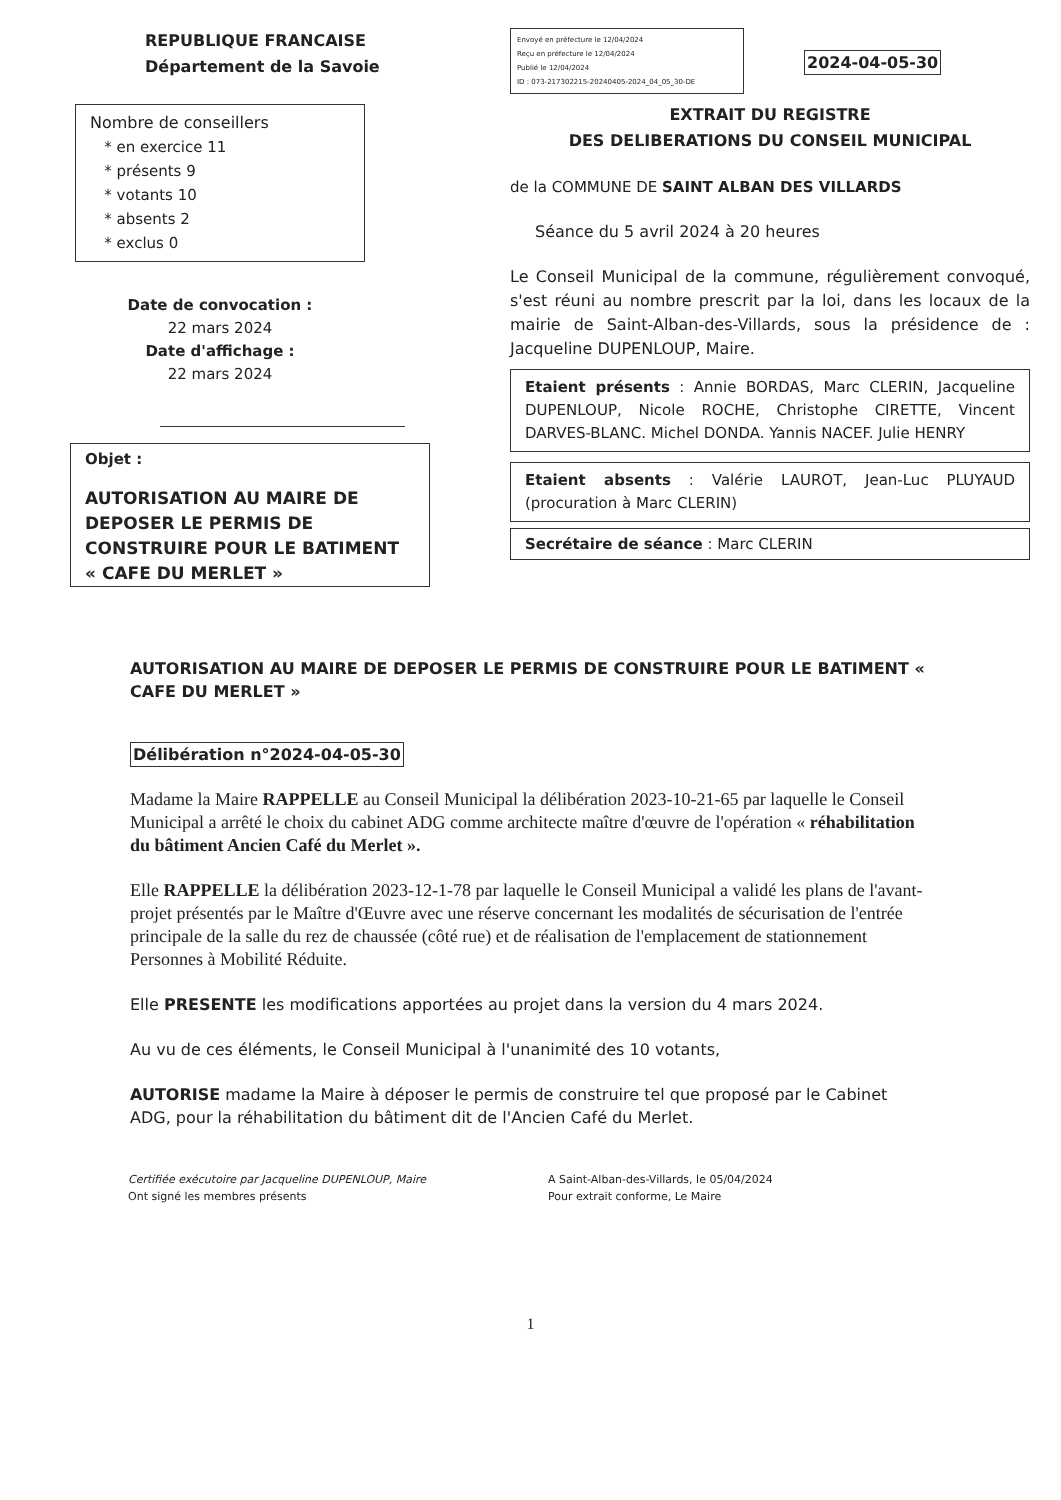REPUBLIQUE FRANCAISE
Département de la Savoie
Nombre de conseillers
* en exercice 11
* présents 9
* votants 10
* absents 2
* exclus 0
Date de convocation :
22 mars 2024
Date d'affichage :
22 mars 2024
Objet :
AUTORISATION AU MAIRE DE DEPOSER LE PERMIS DE CONSTRUIRE POUR LE BATIMENT « CAFE DU MERLET »
Envoyé en préfecture le 12/04/2024
Reçu en préfecture le 12/04/2024
Publié le 12/04/2024
ID : 073-217302215-20240405-2024_04_05_30-DE 2024-04-05-30
EXTRAIT DU REGISTRE
DES DELIBERATIONS DU CONSEIL MUNICIPAL
de la COMMUNE DE SAINT ALBAN DES VILLARDS
Séance du 5 avril 2024 à 20 heures
Le Conseil Municipal de la commune, régulièrement convoqué, s'est réuni au nombre prescrit par la loi, dans les locaux de la mairie de Saint-Alban-des-Villards, sous la présidence de : Jacqueline DUPENLOUP, Maire.
Etaient présents : Annie BORDAS, Marc CLERIN, Jacqueline DUPENLOUP, Nicole ROCHE, Christophe CIRETTE, Vincent DARVES-BLANC. Michel DONDA. Yannis NACEF. Julie HENRY
Etaient absents : Valérie LAUROT, Jean-Luc PLUYAUD (procuration à Marc CLERIN)
Secrétaire de séance : Marc CLERIN
AUTORISATION AU MAIRE DE DEPOSER LE PERMIS DE CONSTRUIRE POUR LE BATIMENT « CAFE DU MERLET »
Délibération n°2024-04-05-30
Madame la Maire RAPPELLE au Conseil Municipal la délibération 2023-10-21-65 par laquelle le Conseil Municipal a arrêté le choix du cabinet ADG comme architecte maître d'œuvre de l'opération « réhabilitation du bâtiment Ancien Café du Merlet ».
Elle RAPPELLE la délibération 2023-12-1-78 par laquelle le Conseil Municipal a validé les plans de l'avant-projet présentés par le Maître d'Œuvre avec une réserve concernant les modalités de sécurisation de l'entrée principale de la salle du rez de chaussée (côté rue) et de réalisation de l'emplacement de stationnement Personnes à Mobilité Réduite.
Elle PRESENTE les modifications apportées au projet dans la version du 4 mars 2024.
Au vu de ces éléments, le Conseil Municipal à l'unanimité des 10 votants,
AUTORISE madame la Maire à déposer le permis de construire tel que proposé par le Cabinet ADG, pour la réhabilitation du bâtiment dit de l'Ancien Café du Merlet.
Certifiée exécutoire par Jacqueline DUPENLOUP, Maire
Ont signé les membres présents
A Saint-Alban-des-Villards, le 05/04/2024
Pour extrait conforme, Le Maire
1